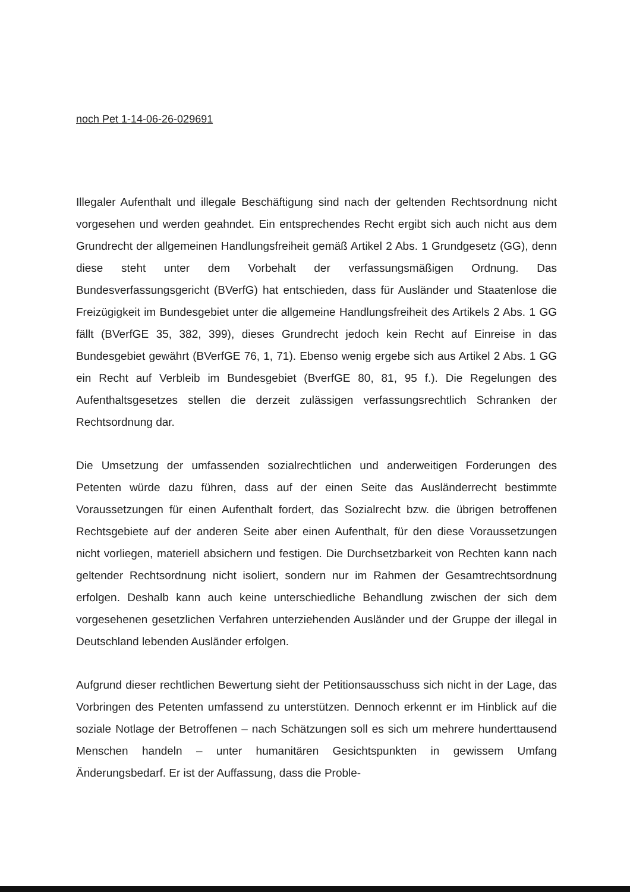noch Pet 1-14-06-26-029691
Illegaler Aufenthalt und illegale Beschäftigung sind nach der geltenden Rechtsordnung nicht vorgesehen und werden geahndet. Ein entsprechendes Recht ergibt sich auch nicht aus dem Grundrecht der allgemeinen Handlungsfreiheit gemäß Artikel 2 Abs. 1 Grundgesetz (GG), denn diese steht unter dem Vorbehalt der verfassungsmäßigen Ordnung. Das Bundesverfassungsgericht (BVerfG) hat entschieden, dass für Ausländer und Staatenlose die Freizügigkeit im Bundesgebiet unter die allgemeine Handlungsfreiheit des Artikels 2 Abs. 1 GG fällt (BVerfGE 35, 382, 399), dieses Grundrecht jedoch kein Recht auf Einreise in das Bundesgebiet gewährt (BVerfGE 76, 1, 71). Ebenso wenig ergebe sich aus Artikel 2 Abs. 1 GG ein Recht auf Verbleib im Bundesgebiet (BverfGE 80, 81, 95 f.). Die Regelungen des Aufenthaltsgesetzes stellen die derzeit zulässigen verfassungsrechtlich Schranken der Rechtsordnung dar.
Die Umsetzung der umfassenden sozialrechtlichen und anderweitigen Forderungen des Petenten würde dazu führen, dass auf der einen Seite das Ausländerrecht bestimmte Voraussetzungen für einen Aufenthalt fordert, das Sozialrecht bzw. die übrigen betroffenen Rechtsgebiete auf der anderen Seite aber einen Aufenthalt, für den diese Voraussetzungen nicht vorliegen, materiell absichern und festigen. Die Durchsetzbarkeit von Rechten kann nach geltender Rechtsordnung nicht isoliert, sondern nur im Rahmen der Gesamtrechtsordnung erfolgen. Deshalb kann auch keine unterschiedliche Behandlung zwischen der sich dem vorgesehenen gesetzlichen Verfahren unterziehenden Ausländer und der Gruppe der illegal in Deutschland lebenden Ausländer erfolgen.
Aufgrund dieser rechtlichen Bewertung sieht der Petitionsausschuss sich nicht in der Lage, das Vorbringen des Petenten umfassend zu unterstützen. Dennoch erkennt er im Hinblick auf die soziale Notlage der Betroffenen – nach Schätzungen soll es sich um mehrere hunderttausend Menschen handeln – unter humanitären Gesichtspunkten in gewissem Umfang Änderungsbedarf. Er ist der Auffassung, dass die Proble-